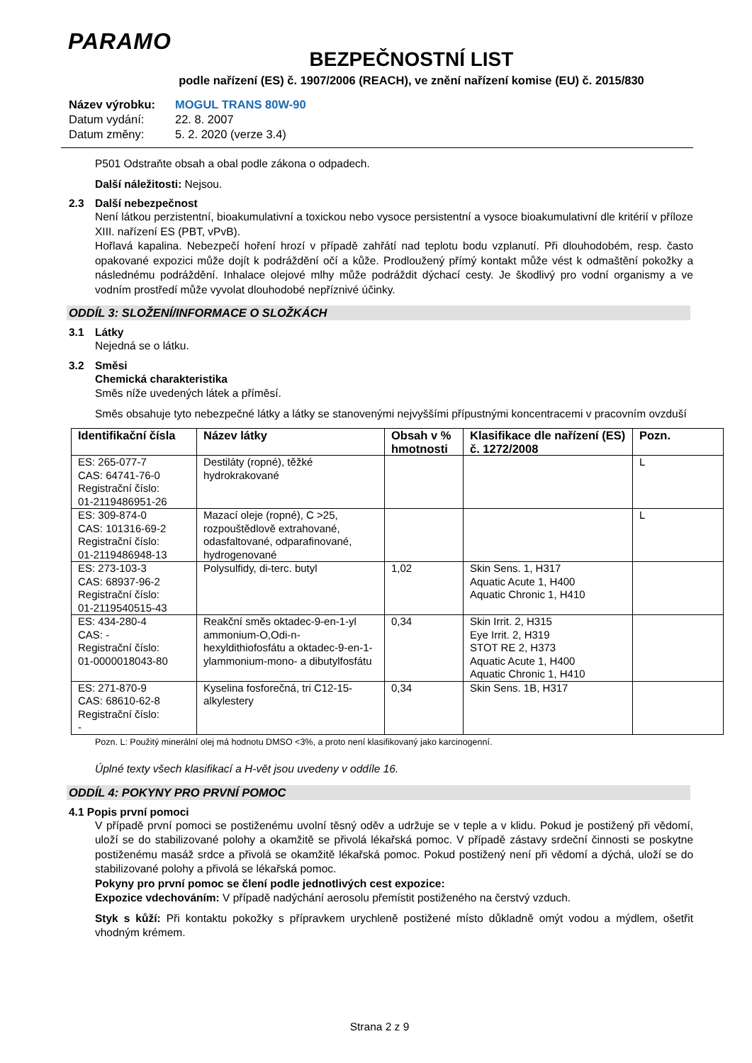PARAMO
BEZPEČNOSTNÍ LIST
podle nařízení (ES) č. 1907/2006 (REACH), ve znění nařízení komise (EU) č. 2015/830
Název výrobku: MOGUL TRANS 80W-90
Datum vydání: 22. 8. 2007
Datum změny: 5. 2. 2020 (verze 3.4)
P501 Odstraňte obsah a obal podle zákona o odpadech.
Další náležitosti: Nejsou.
2.3 Další nebezpečnost
Není látkou perzistentní, bioakumulativní a toxickou nebo vysoce persistentní a vysoce bioakumulativní dle kritérií v příloze XIII. nařízení ES (PBT, vPvB).
Hořlavá kapalina. Nebezpečí hoření hrozí v případě zahřátí nad teplotu bodu vzplanutí. Při dlouhodobém, resp. často opakované expozici může dojít k podráždění očí a kůže. Prodloužený přímý kontakt může vést k odmaštění pokožky a následnému podráždění. Inhalace olejové mlhy může podráždit dýchací cesty. Je škodlivý pro vodní organismy a ve vodním prostředí může vyvolat dlouhodobé nepříznivé účinky.
ODDÍL 3: SLOŽENÍ/INFORMACE O SLOŽKÁCH
3.1 Látky
Nejedná se o látku.
3.2 Směsi
Chemická charakteristika
Směs níže uvedených látek a příměsí.
Směs obsahuje tyto nebezpečné látky a látky se stanovenými nejvyššími přípustnými koncentracemi v pracovním ovzduší
| Identifikační čísla | Název látky | Obsah v % hmotnosti | Klasifikace dle nařízení (ES) č. 1272/2008 | Pozn. |
| --- | --- | --- | --- | --- |
| ES: 265-077-7 CAS: 64741-76-0 Registrační číslo: 01-2119486951-26 | Destiláty (ropné), těžké hydrokrakované | | | L |
| ES: 309-874-0 CAS: 101316-69-2 Registrační číslo: 01-2119486948-13 | Mazací oleje (ropné), C >25, rozpouštědlově extrahované, odasfaltované, odparafinované, hydrogenované | | | L |
| ES: 273-103-3 CAS: 68937-96-2 Registrační číslo: 01-2119540515-43 | Polysulfidy, di-terc. butyl | 1,02 | Skin Sens. 1, H317 Aquatic Acute 1, H400 Aquatic Chronic 1, H410 | |
| ES: 434-280-4 CAS: - Registrační číslo: 01-0000018043-80 | Reakční směs oktadec-9-en-1-yl ammonium-O,Odi-n-hexyldithiofosfátu a oktadec-9-en-1-ylammonium-mono- a dibutylfosfátu | 0,34 | Skin Irrit. 2, H315 Eye Irrit. 2, H319 STOT RE 2, H373 Aquatic Acute 1, H400 Aquatic Chronic 1, H410 | |
| ES: 271-870-9 CAS: 68610-62-8 Registrační číslo: - | Kyselina fosforečná, tri C12-15-alkylestery | 0,34 | Skin Sens. 1B, H317 | |
Pozn. L: Použitý minerální olej má hodnotu DMSO <3%, a proto není klasifikovaný jako karcinogenní.
Úplné texty všech klasifikací a H-vět jsou uvedeny v oddíle 16.
ODDÍL 4: POKYNY PRO PRVNÍ POMOC
4.1 Popis první pomoci
V případě první pomoci se postiženému uvolní těsný oděv a udržuje se v teple a v klidu. Pokud je postižený při vědomí, uloží se do stabilizované polohy a okamžitě se přivolá lékařská pomoc. V případě zástavy srdeční činnosti se poskytne postiženému masáž srdce a přivolá se okamžitě lékařská pomoc. Pokud postižený není při vědomí a dýchá, uloží se do stabilizované polohy a přivolá se lékařská pomoc.
Pokyny pro první pomoc se člení podle jednotlivých cest expozice:
Expozice vdechováním: V případě nadýchání aerosolu přemístit postiženého na čerstvý vzduch.
Styk s kůží: Při kontaktu pokožky s přípravkem urychleně postižené místo důkladně omýt vodou a mýdlem, ošetřit vhodným krémem.
Strana 2 z 9